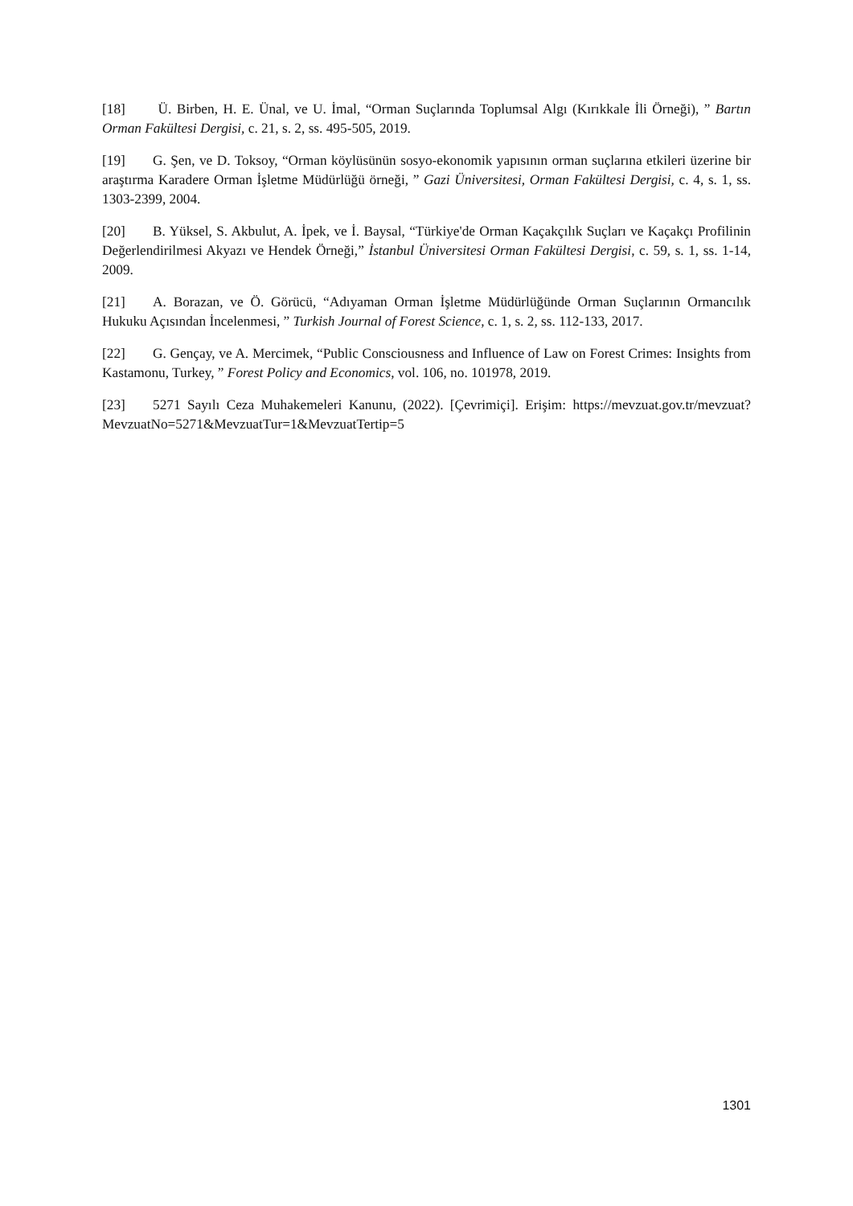[18] Ü. Birben, H. E. Ünal, ve U. İmal, “Orman Suçlarında Toplumsal Algı (Kırıkkale İli Örneği), ” Bartın Orman Fakültesi Dergisi, c. 21, s. 2, ss. 495-505, 2019.
[19] G. Şen, ve D. Toksoy, “Orman köylüsünün sosyo-ekonomik yapısının orman suçlarına etkileri üzerine bir araştırma Karadere Orman İşletme Müdürlüğü örneği, ” Gazi Üniversitesi, Orman Fakültesi Dergisi, c. 4, s. 1, ss. 1303-2399, 2004.
[20] B. Yüksel, S. Akbulut, A. İpek, ve İ. Baysal, “Türkiye'de Orman Kaçakçılık Suçları ve Kaçakçı Profilinin Değerlendirilmesi Akyazı ve Hendek Örneği,” İstanbul Üniversitesi Orman Fakültesi Dergisi, c. 59, s. 1, ss. 1-14, 2009.
[21] A. Borazan, ve Ö. Görücü, “Adıyaman Orman İşletme Müdürlüğünde Orman Suçlarının Ormancılık Hukuku Açısından İncelenmesi, ” Turkish Journal of Forest Science, c. 1, s. 2, ss. 112-133, 2017.
[22] G. Gençay, ve A. Mercimek, “Public Consciousness and Influence of Law on Forest Crimes: Insights from Kastamonu, Turkey, ” Forest Policy and Economics, vol. 106, no. 101978, 2019.
[23] 5271 Sayılı Ceza Muhakemeleri Kanunu, (2022). [Çevrimiçi]. Erişim: https://mevzuat.gov.tr/mevzuat?MevzuatNo=5271&MevzuatTur=1&MevzuatTertip=5
1301